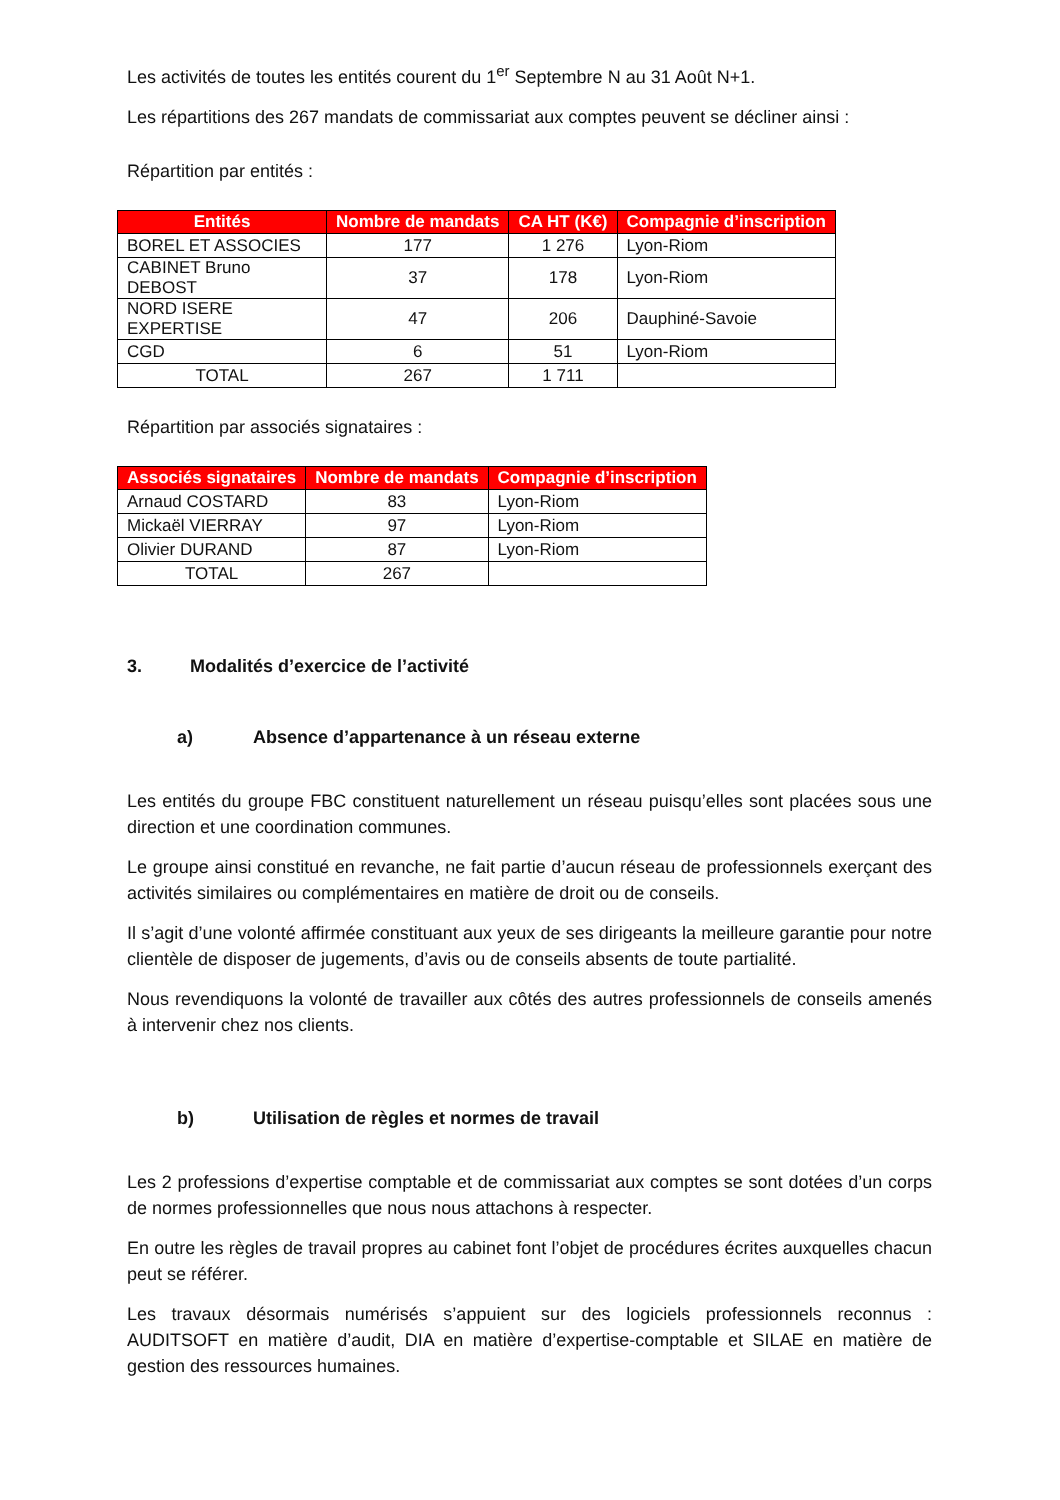Les activités de toutes les entités courent du 1<sup>er</sup> Septembre N au 31 Août N+1.
Les répartitions des 267 mandats de commissariat aux comptes peuvent se décliner ainsi :
Répartition par entités :
| Entités | Nombre de mandats | CA HT (K€) | Compagnie d’inscription |
| --- | --- | --- | --- |
| BOREL ET ASSOCIES | 177 | 1 276 | Lyon-Riom |
| CABINET Bruno DEBOST | 37 | 178 | Lyon-Riom |
| NORD ISERE EXPERTISE | 47 | 206 | Dauphiné-Savoie |
| CGD | 6 | 51 | Lyon-Riom |
| TOTAL | 267 | 1 711 | |
Répartition par associés signataires :
| Associés signataires | Nombre de mandats | Compagnie d’inscription |
| --- | --- | --- |
| Arnaud COSTARD | 83 | Lyon-Riom |
| Mickaël VIERRAY | 97 | Lyon-Riom |
| Olivier DURAND | 87 | Lyon-Riom |
| TOTAL | 267 | |
3. Modalités d’exercice de l’activité
a) Absence d’appartenance à un réseau externe
Les entités du groupe FBC constituent naturellement un réseau puisqu’elles sont placées sous une direction et une coordination communes.
Le groupe ainsi constitué en revanche, ne fait partie d’aucun réseau de professionnels exerçant des activités similaires ou complémentaires en matière de droit ou de conseils.
Il s’agit d’une volonté affirmée constituant aux yeux de ses dirigeants la meilleure garantie pour notre clientèle de disposer de jugements, d’avis ou de conseils absents de toute partialité.
Nous revendiquons la volonté de travailler aux côtés des autres professionnels de conseils amenés à intervenir chez nos clients.
b) Utilisation de règles et normes de travail
Les 2 professions d’expertise comptable et de commissariat aux comptes se sont dotées d’un corps de normes professionnelles que nous nous attachons à respecter.
En outre les règles de travail propres au cabinet font l’objet de procédures écrites auxquelles chacun peut se référer.
Les travaux désormais numérisés s’appuient sur des logiciels professionnels reconnus : AUDITSOFT en matière d’audit, DIA en matière d’expertise-comptable et SILAE en matière de gestion des ressources humaines.